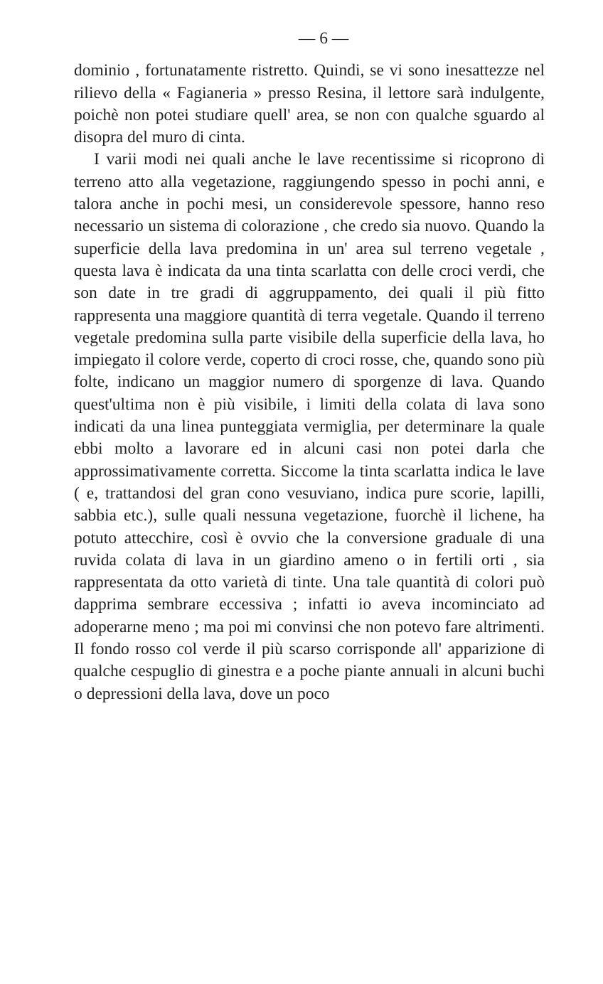— 6 —
dominio , fortunatamente ristretto. Quindi, se vi sono inesattezze nel rilievo della « Fagianeria » presso Resina, il lettore sarà indulgente, poichè non potei studiare quell' area, se non con qualche sguardo al disopra del muro di cinta.
I varii modi nei quali anche le lave recentissime si ricoprono di terreno atto alla vegetazione, raggiungendo spesso in pochi anni, e talora anche in pochi mesi, un considerevole spessore, hanno reso necessario un sistema di colorazione , che credo sia nuovo. Quando la superficie della lava predomina in un' area sul terreno vegetale , questa lava è indicata da una tinta scarlatta con delle croci verdi, che son date in tre gradi di aggruppamento, dei quali il più fitto rappresenta una maggiore quantità di terra vegetale. Quando il terreno vegetale predomina sulla parte visibile della superficie della lava, ho impiegato il colore verde, coperto di croci rosse, che, quando sono più folte, indicano un maggior numero di sporgenze di lava. Quando quest'ultima non è più visibile, i limiti della colata di lava sono indicati da una linea punteggiata vermiglia, per determinare la quale ebbi molto a lavorare ed in alcuni casi non potei darla che approssimativamente corretta. Siccome la tinta scarlatta indica le lave ( e, trattandosi del gran cono vesuviano, indica pure scorie, lapilli, sabbia etc.), sulle quali nessuna vegetazione, fuorchè il lichene, ha potuto attecchire, così è ovvio che la conversione graduale di una ruvida colata di lava in un giardino ameno o in fertili orti , sia rappresentata da otto varietà di tinte. Una tale quantità di colori può dapprima sembrare eccessiva ; infatti io aveva incominciato ad adoperarne meno ; ma poi mi convinsi che non potevo fare altrimenti. Il fondo rosso col verde il più scarso corrisponde all' apparizione di qualche cespuglio di ginestra e a poche piante annuali in alcuni buchi o depressioni della lava, dove un poco